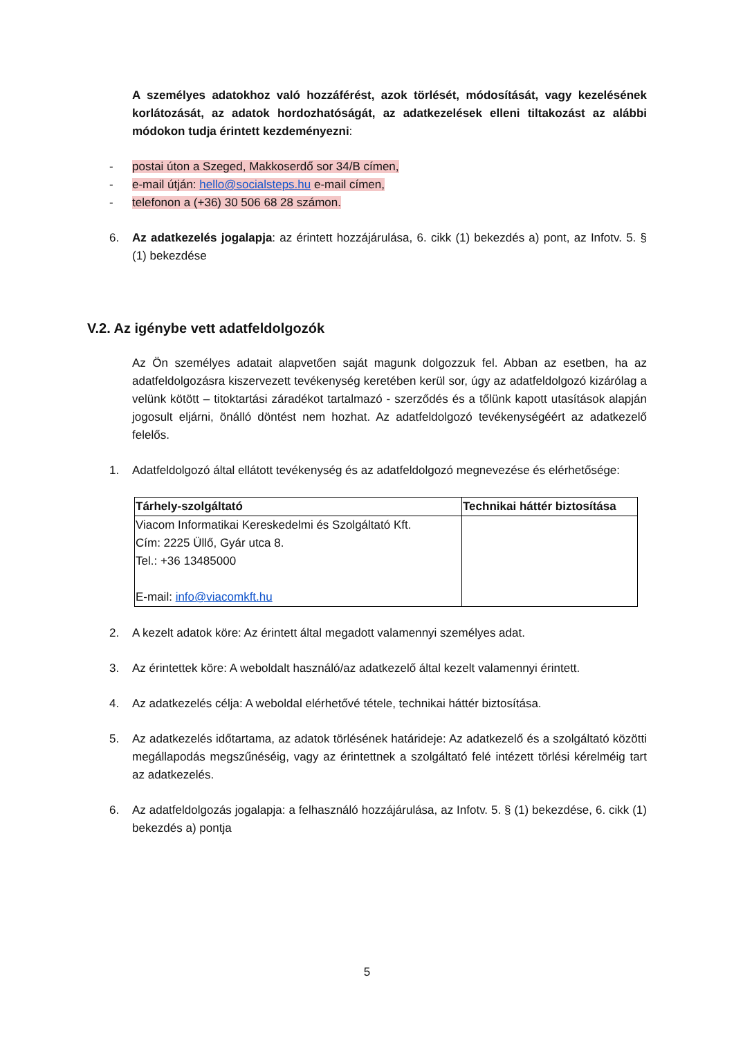A személyes adatokhoz való hozzáférést, azok törlését, módosítását, vagy kezelésének korlátozását, az adatok hordozhatóságát, az adatkezelések elleni tiltakozást az alábbi módokon tudja érintett kezdeményezni:
- postai úton a Szeged, Makkoserdő sor 34/B címen,
- e-mail útján: hello@socialsteps.hu e-mail címen,
- telefonon a (+36) 30 506 68 28 számon.
6. Az adatkezelés jogalapja: az érintett hozzájárulása, 6. cikk (1) bekezdés a) pont, az Infotv. 5. § (1) bekezdése
V.2. Az igénybe vett adatfeldolgozók
Az Ön személyes adatait alapvetően saját magunk dolgozzuk fel. Abban az esetben, ha az adatfeldolgozásra kiszervezett tevékenység keretében kerül sor, úgy az adatfeldolgozó kizárólag a velünk kötött – titoktartási záradékot tartalmazó - szerződés és a tőlünk kapott utasítások alapján jogosult eljárni, önálló döntést nem hozhat. Az adatfeldolgozó tevékenységéért az adatkezelő felelős.
1. Adatfeldolgozó által ellátott tevékenység és az adatfeldolgozó megnevezése és elérhetősége:
| Tárhely-szolgáltató | Technikai háttér biztosítása |
| --- | --- |
| Viacom Informatikai Kereskedelmi és Szolgáltató Kft. Cím: 2225 Üllő, Gyár utca 8. Tel.: +36 13485000 E-mail: info@viacomkft.hu | |
2. A kezelt adatok köre: Az érintett által megadott valamennyi személyes adat.
3. Az érintettek köre: A weboldalt használó/az adatkezelő által kezelt valamennyi érintett.
4. Az adatkezelés célja: A weboldal elérhetővé tétele, technikai háttér biztosítása.
5. Az adatkezelés időtartama, az adatok törlésének határideje: Az adatkezelő és a szolgáltató közötti megállapodás megszűnéséig, vagy az érintettnek a szolgáltató felé intézett törlési kérelméig tart az adatkezelés.
6. Az adatfeldolgozás jogalapja: a felhasználó hozzájárulása, az Infotv. 5. § (1) bekezdése, 6. cikk (1) bekezdés a) pontja
5